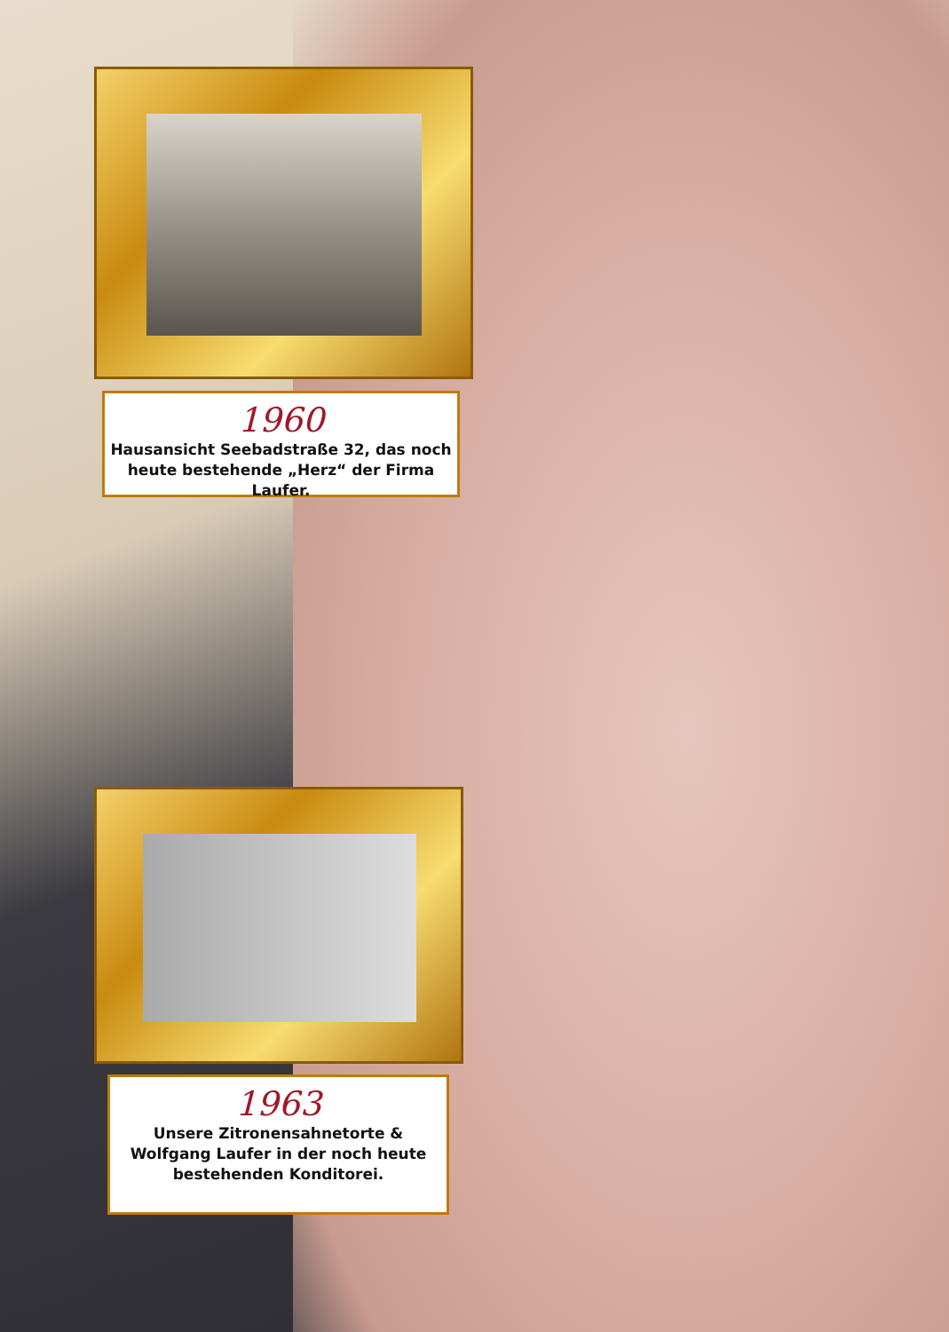1960
Hausansicht Seebadstraße 32, das noch
heute bestehende „Herz“ der Firma Laufer.
1963
Unsere Zitronensahnetorte &
Wolfgang Laufer in der noch heute
bestehenden Konditorei.